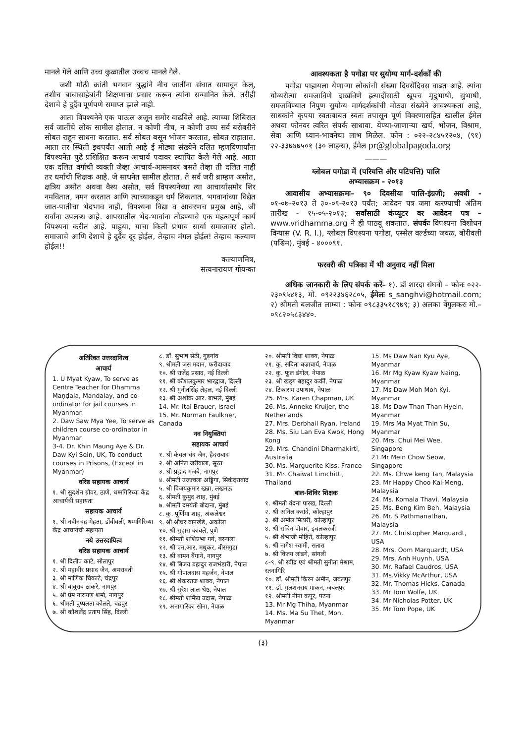मानले गेले आणि उच्च कुळातील उच्चच मानले गेले.
जशी मोठी क्रांती भगवान बुद्धांने नीच जातींना संघात सामावून केल्, तशीच बाबासाहेबांनी शिक्षणाचा प्रसार करून त्यांना सन्मानित केले. तरीही देशाचे हे दुर्दैव पूर्णपणे समाप्त झाले नाही.
आता विपश्यनेने एक पाऊल अजून समोर वाढविले आहे. त्याच्या शिबिरात सर्व जातींचे लोक सामील होतात. न कोणी नीच, न कोणी उच्च सर्व बरोबरीने सोबत राहून साधना करतात. सर्व सोबत बसून भोजन करतात, सोबत राहातात. आता तर स्थिती इथपर्यंत आली आहे ई मोठ्या संख्येने दलित म्हणविणार्यांना विपश्यनेत पुढे प्रशिक्षित करून आचार्य पदावर स्थापित केले गेले आहे. आता एक दलित वर्गाची व्यक्ती जेव्हा आचार्य-आसनावर बसते तेव्हा ती दलित नाही तर धर्माची शिक्षक आहे. जे साधनेत सामील होतात. ते सर्व जरी ब्राम्हण असोत, क्षत्रिय असोत अथवा वैश्य असोत, सर्व विपश्यनेच्या त्या आचार्यासमोर शिर नमवितात, नमन करतात आणि त्याच्याकडून धर्म शिकतात. भगवानांच्या विद्येत जात-पातीचा भेदभाव नाही, विपश्यना विद्या व आचरणच प्रमुख आहे, जी सर्वांना उपलब्ध आहे. आपसातील भेद-भावांना तोडण्याचे एक महत्वपूर्ण कार्य विपश्यना करीत आहे. पाहुया, याचा किती प्रभाव सार्या समाजावर होतो. समाजाचे आणि देशाचे हे दुर्दैव दूर होईल, तेव्हाच मंगल होईल! तेव्हाच कल्याण होईल!!
कल्याणमित्र,
सत्यनारायण गोयन्का
आवश्यकता है पगोडा पर सुयोग्य मार्ग-दर्शकों की
पगोडा पाहायला येणाऱ्या लोकांची संख्या दिवसेंदिवस वाढत आहे. त्यांना योग्यरीत्या समजाविणे दाखविणे इत्यादींसाठी खूपच मृदुभाषी, सुभाषी, समजविण्यात निपुण सुयोग्य मार्गदर्शकांची मोठ्या संख्येने आवश्यकता आहे, साधकांने कृपया स्वतःबाबत स्वतः तपासून पूर्ण विवरणासहित खालील ईमेल अथवा फोनवर त्वरित संपर्क साधावा. येण्या-जाणाऱ्या खर्च, भोजन, विश्राम, सेवा आणि ध्यान-भावनेचा लाभ मिळेल. फोन : ०२२-२८४५१२०४, (९१) २२-३३७४७५०१ (३० लाइन्स), ईमेल pr@globalpagoda.org
———
ग्लोबल पगोडा में (परियत्ति और पटिपत्ति) पालि
अभ्यासक्रम - २०१३
आवासीय अभ्यासक्रमः– ९० दिवसीयः पालि-इंग्रजी; अवधी - ०१-०७-२०१३ ते ३०-०९-२०१३ पर्यंत; आवेदन पत्र जमा करण्याची अंतिम तारीख - १५-०५-२०१३; सर्वांसाठी कंप्यूटर वर आवेदन पत्र – www.vridhamma.org ने ही पाठवू शकतात. संपर्कः विपश्यना विशोधन विन्यास (V. R. I.), ग्लोबल विपश्यना पगोडा, एस्सेल वर्ल्डच्या जवळ, बोरीवली (पश्चिम), मुंबई - ४०००९१.
फरवरी की पत्रिका में भी अनुवाद नहीं मिला
अधिक जानकारी के लिए संपर्क करें– १). डॉ शारदा संघवी – फोनः ०२२- २३०९५४१३, मो. ०९२२३४६२८०५, ईमेलः s_sanghvi@hotmail.com; २) श्रीमती बलजीत लाम्बा : फोनः ०९८३३५१८९७९; ३) अलका वेंगुलकरः मो.– ०९८२०५८३४४०.
अतिरिक्त उत्तरदायित्व
आचार्य
1. U Myat Kyaw, To serve as Centre Teacher for Dhamma Maṇḍala, Mandalay, and co-ordinator for jail courses in Myanmar.
2. Daw Saw Mya Yee, To serve as children course co-ordinator in Myanmar
3-4. Dr. Khin Maung Aye & Dr. Daw Kyi Sein, UK, To conduct courses in Prisons, (Except in Myanmar)
वरिष्ठ सहायक आचार्य
१. श्री सुदर्शन ग्रोवर, ठाणे, धम्मगिरिच्या केंद्र आचार्यची सहायता
सहायक आचार्य
१. श्री नवीनचंद्र मेहता, डोंबीवली, धम्मगिरिच्या केंद्र आचार्यची सहायता
नये उत्तरदायित्व
वरिष्ठ सहायक आचार्य
१. श्री दिलीप काटे, सोलापुर
२. श्री महावीर प्रसाद जैन, अमरावती
३. श्री माणिक चिकाटे, चंद्रपुर
४. श्री बाबूराव ठाकरे, नागपुर
५. श्री प्रेम नारायण शर्मा, नागपुर
६. श्रीमती पुष्पलता कोलते, चंद्रपुर
७. श्री कौशलेंद्र प्रताप सिंह, दिल्ली
८. डॉ. सुभाष सेठी, गुड़गांव
९. श्रीमती जस मदान, फरीदाबाद
१०. श्री राजेंद्र प्रसाद, नई दिल्ली
११. श्री कौशलकुमार भारद्वाज, दिल्ली
१२. श्री गुनीतसिंह लेहल, नई दिल्ली
१३. श्री अशोक आर. बाभले, मुंबई
14. Mr. Itai Brauer, Israel
15. Mr. Norman Faulkner, Canada
नव नियुक्तियां
सहायक आचार्य
१. श्री केवल चंद जैन, हैदराबाद
२. श्री अनिल जरीवाला, सूरत
३. श्री प्रह्लाद गजबे, नागपुर
४. श्रीमती उज्ज्वला अड्डिगा, सिकंदराबाद
५. श्री विजयकुमार खन्ना, लखनऊ
६. श्रीमती कुमुद शाह, मुंबई
७. श्रीमती दमयंती बोदाना, मुंबई
८. कु. पूर्णिमा शाह, अंकलेश्वर
९. श्री श्रीधर वानखेडे, अकोला
१०. श्री सुहास कांबले, पुणे
११. श्रीमती शशिप्रभा गर्ग, बरनाला
१२. श्री एन.आर. मधुकर, बीरमगुडा
१३. श्री वामन बैंगाने, नागपुर
१४. श्री बिजय बहादुर राजभंडारी, नेपाल
१५. श्री गोपालदास महर्जन, नेपाल
१६. श्री शंकरराज शाक्य, नेपाल
१७. श्री सुरेश लाल श्रेष्ठ, नेपाल
१८. श्रीमती शर्मिष्ठा उदास, नेपाळ
१९. अनागारिका सोना, नेपाळ
२०. श्रीमती विद्या शाक्य, नेपाळ
२१. कु. सबिता बज्राचार्य, नेपाळ
२२. कु. फूल डंगोल, नेपाळ
२३. श्री खड्ग बहादुर कर्की, नेपाळ
२४. टिकाराम उपाधाय, नेपाळ
25. Mrs. Karen Chapman, UK
26. Ms. Anneke Kruijer, the Netherlands
27. Mrs. Derbhail Ryan, Ireland
28. Ms. Siu Lan Eva Kwok, Hong Kong
29. Mrs. Chandini Dharmakirti, Australia
30. Ms. Marguerite Kiss, France
31. Mr. Chaiwat Limchitti, Thailand
बाल-शिविर शिक्षक
१. श्रीमती वंदना पारख, दिल्ली
२. श्री अनिल करांदे, कोल्हापुर
३. श्री अमोल मिठारी, कोल्हापुर
४. श्री सचिन पोवार, इचलकरंजी
५. श्री शंभाजी मोहिते, कोल्हापुर
६. श्री नागेश स्वामी, सतारा
७. श्री विजय लांडगे, सांगली
८-९. श्री रवींद्र एवं श्रीमती सुनीता मेश्राम, रतनागिरि
१०. डॉ. श्रीमती किरन अमीन, जबलपुर
११. डॉ. गुलशनराय माकन, जबलपुर
१२. श्रीमती नीना कपूर, पटना
13. Mr Mg Thiha, Myanmar
14. Ms. Ma Su Thet, Mon, Myanmar
15. Ms Daw Nan Kyu Aye, Myanmar
16. Mr Mg Kyaw Kyaw Naing, Myanmar
17. Ms Daw Moh Moh Kyi, Myanmar
18. Ms Daw Than Than Hyein, Myanmar
19. Mrs Ma Myat Thin Su, Myanmar
20. Mrs. Chui Mei Wee, Singapore
21.Mr Mein Chow Seow, Singapore
22. Ms. Chwe keng Tan, Malaysia
23. Mr Happy Choo Kai-Meng, Malaysia
24. Ms. Komala Thavi, Malaysia
25. Ms. Beng Kim Beh, Malaysia
26. Mr. S Pathmanathan, Malaysia
27. Mr. Christopher Marquardt, USA
28. Mrs. Oom Marquardt, USA
29. Mrs. Anh Huynh, USA
30. Mr. Rafael Caudros, USA
31. Ms.Vikky McArthur, USA
32. Mr. Thomas Hicks, Canada
33. Mr Tom Wolfe, UK
34. Mr Nicholas Potter, UK
35. Mr Tom Pope, UK
(३)